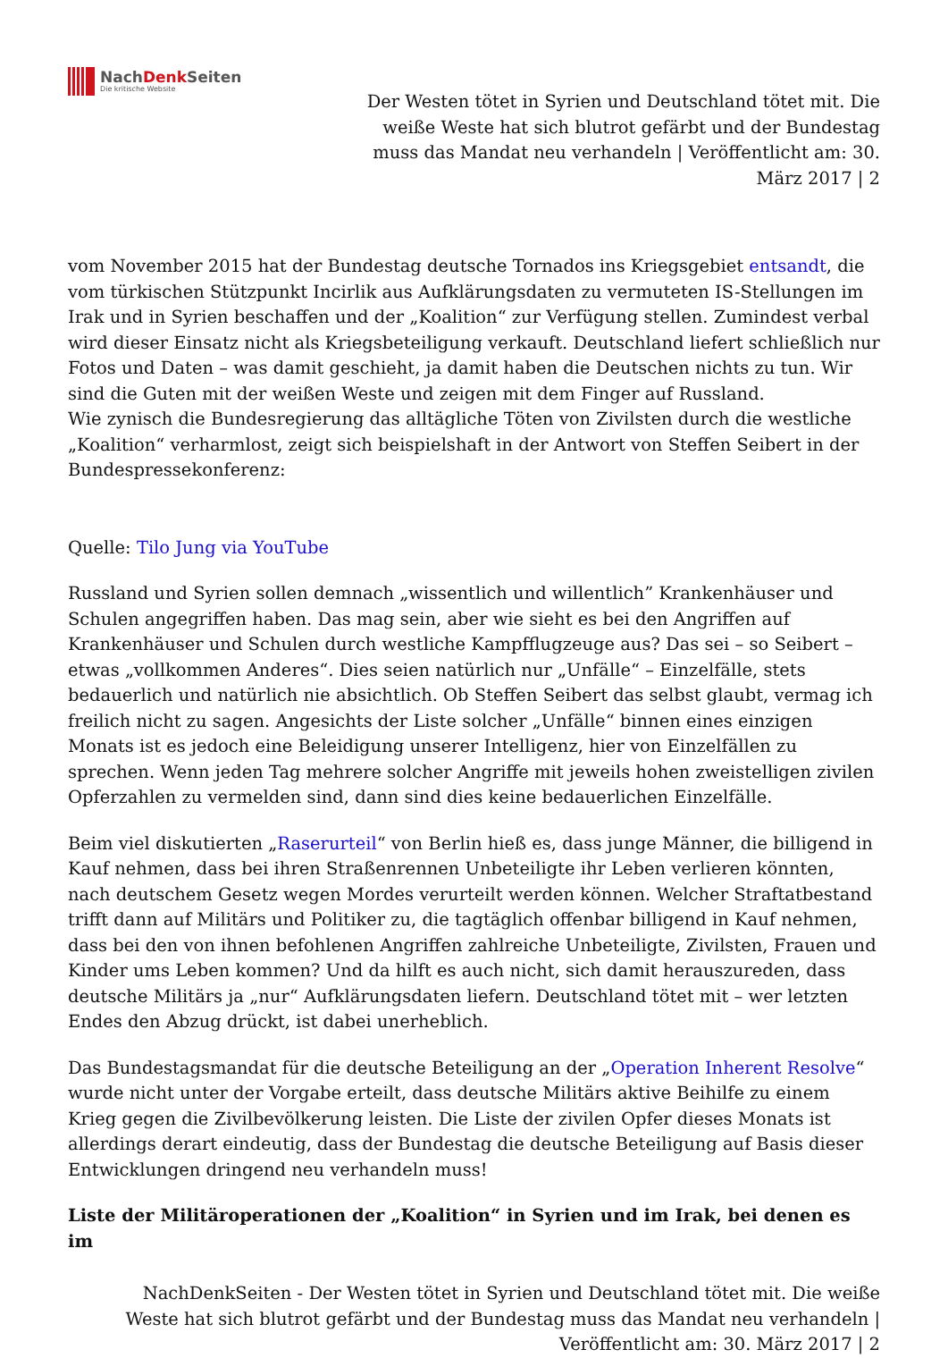NachDenk Seiten
Die kritische Website
Der Westen tötet in Syrien und Deutschland tötet mit. Die weiße Weste hat sich blutrot gefärbt und der Bundestag muss das Mandat neu verhandeln | Veröffentlicht am: 30. März 2017 | 2
vom November 2015 hat der Bundestag deutsche Tornados ins Kriegsgebiet entsandt, die vom türkischen Stützpunkt Incirlik aus Aufklärungsdaten zu vermuteten IS-Stellungen im Irak und in Syrien beschaffen und der „Koalition“ zur Verfügung stellen. Zumindest verbal wird dieser Einsatz nicht als Kriegsbeteiligung verkauft. Deutschland liefert schließlich nur Fotos und Daten – was damit geschieht, ja damit haben die Deutschen nichts zu tun. Wir sind die Guten mit der weißen Weste und zeigen mit dem Finger auf Russland.
Wie zynisch die Bundesregierung das alltägliche Töten von Zivilsten durch die westliche „Koalition“ verharmlost, zeigt sich beispielshaft in der Antwort von Steffen Seibert in der Bundespressekonferenz:
Quelle: Tilo Jung via YouTube
Russland und Syrien sollen demnach „wissentlich und willentlich” Krankenhäuser und Schulen angegriffen haben. Das mag sein, aber wie sieht es bei den Angriffen auf Krankenhäuser und Schulen durch westliche Kampfflugzeuge aus? Das sei – so Seibert – etwas „vollkommen Anderes“. Dies seien natürlich nur „Unfälle“ – Einzelfälle, stets bedauerlich und natürlich nie absichtlich. Ob Steffen Seibert das selbst glaubt, vermag ich freilich nicht zu sagen. Angesichts der Liste solcher „Unfälle“ binnen eines einzigen Monats ist es jedoch eine Beleidigung unserer Intelligenz, hier von Einzelfällen zu sprechen. Wenn jeden Tag mehrere solcher Angriffe mit jeweils hohen zweistelligen zivilen Opferzahlen zu vermelden sind, dann sind dies keine bedauerlichen Einzelfälle.
Beim viel diskutierten „Raserurteil“ von Berlin hieß es, dass junge Männer, die billigend in Kauf nehmen, dass bei ihren Straßenrennen Unbeteiligte ihr Leben verlieren könnten, nach deutschem Gesetz wegen Mordes verurteilt werden können. Welcher Straftatbestand trifft dann auf Militärs und Politiker zu, die tagtäglich offenbar billigend in Kauf nehmen, dass bei den von ihnen befohlenen Angriffen zahlreiche Unbeteiligte, Zivilsten, Frauen und Kinder ums Leben kommen? Und da hilft es auch nicht, sich damit herauszureden, dass deutsche Militärs ja „nur“ Aufklärungsdaten liefern. Deutschland tötet mit – wer letzten Endes den Abzug drückt, ist dabei unerheblich.
Das Bundestagsmandat für die deutsche Beteiligung an der „Operation Inherent Resolve“ wurde nicht unter der Vorgabe erteilt, dass deutsche Militärs aktive Beihilfe zu einem Krieg gegen die Zivilbevölkerung leisten. Die Liste der zivilen Opfer dieses Monats ist allerdings derart eindeutig, dass der Bundestag die deutsche Beteiligung auf Basis dieser Entwicklungen dringend neu verhandeln muss!
Liste der Militäroperationen der „Koalition“ in Syrien und im Irak, bei denen es im
NachDenkSeiten - Der Westen tötet in Syrien und Deutschland tötet mit. Die weiße Weste hat sich blutrot gefärbt und der Bundestag muss das Mandat neu verhandeln | Veröffentlicht am: 30. März 2017 | 2